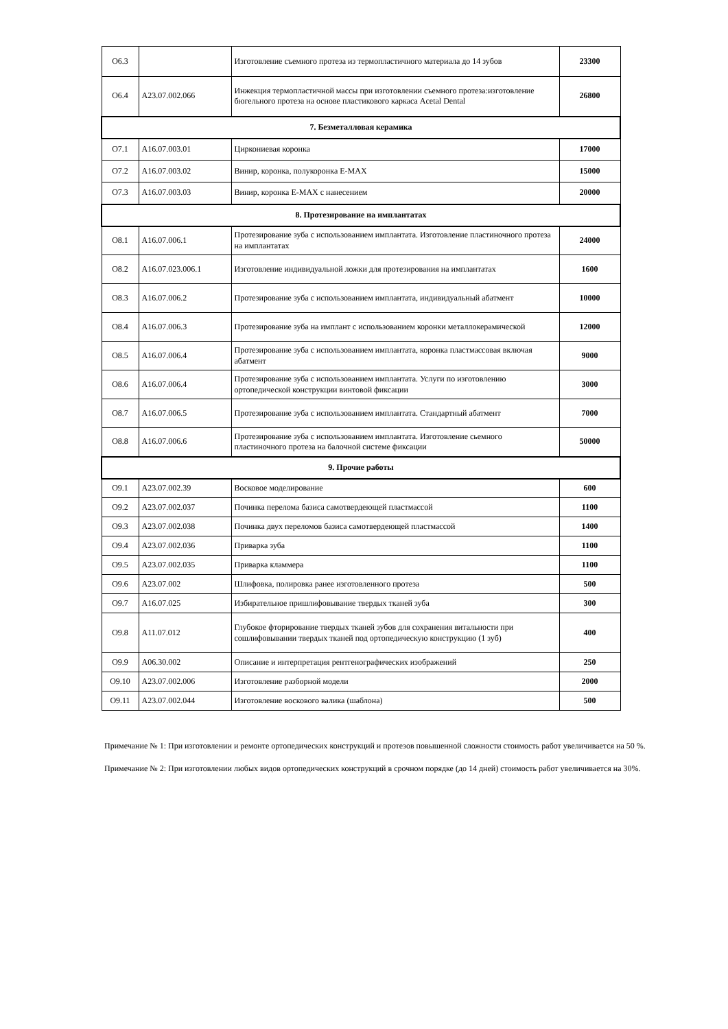| О6.3 | | Изготовление съемного протеза из термопластичного материала до 14 зубов | 23300 |
| О6.4 | A23.07.002.066 | Инжекция термопластичной массы при изготовлении съемного протеза:изготовление бюгельного протеза на основе пластикового каркаса Acetal Dental | 26800 |
| 7. Безметалловая керамика | | | |
| О7.1 | A16.07.003.01 | Циркониевая коронка | 17000 |
| О7.2 | A16.07.003.02 | Винир, коронка, полукоронка E-MAX | 15000 |
| О7.3 | A16.07.003.03 | Винир, коронка E-MAX с нанесением | 20000 |
| 8. Протезирование на имплантатах | | | |
| О8.1 | A16.07.006.1 | Протезирование зуба с использованием имплантата. Изготовление пластиночного протеза на имплантатах | 24000 |
| О8.2 | A16.07.023.006.1 | Изготовление индивидуальной ложки для протезирования на имплантатах | 1600 |
| О8.3 | A16.07.006.2 | Протезирование зуба с использованием имплантата, индивидуальный абатмент | 10000 |
| О8.4 | A16.07.006.3 | Протезирование зуба на имплант с использованием коронки металлокерамической | 12000 |
| О8.5 | A16.07.006.4 | Протезирование зуба с использованием имплантата, коронка пластмассовая включая абатмент | 9000 |
| О8.6 | A16.07.006.4 | Протезирование зуба с использованием имплантата. Услуги по изготовлению ортопедической конструкции винтовой фиксации | 3000 |
| О8.7 | A16.07.006.5 | Протезирование зуба с использованием имплантата. Стандартный абатмент | 7000 |
| О8.8 | A16.07.006.6 | Протезирование зуба с использованием имплантата. Изготовление сьемного пластиночного протеза на балочной системе фиксации | 50000 |
| 9. Прочие работы | | | |
| О9.1 | A23.07.002.39 | Восковое моделирование | 600 |
| О9.2 | A23.07.002.037 | Починка перелома базиса самотвердеющей пластмассой | 1100 |
| О9.3 | A23.07.002.038 | Починка двух переломов базиса самотвердеющей пластмассой | 1400 |
| О9.4 | A23.07.002.036 | Приварка зуба | 1100 |
| О9.5 | A23.07.002.035 | Приварка кламмера | 1100 |
| О9.6 | A23.07.002 | Шлифовка, полировка ранее изготовленного протеза | 500 |
| О9.7 | A16.07.025 | Избирательное пришлифовывание твердых тканей зуба | 300 |
| О9.8 | A11.07.012 | Глубокое фторирование твердых тканей зубов для сохранения витальности при сошлифовывании твердых тканей под ортопедическую конструкцию (1 зуб) | 400 |
| О9.9 | A06.30.002 | Описание и интерпретация рентгенографических изображений | 250 |
| О9.10 | A23.07.002.006 | Изготовление разборной модели | 2000 |
| О9.11 | A23.07.002.044 | Изготовление воскового валика (шаблона) | 500 |
Примечание № 1: При изготовлении и ремонте ортопедических конструкций и протезов повышенной сложности стоимость работ увеличивается на 50 %.
Примечание № 2: При изготовлении любых видов ортопедических конструкций в срочном порядке (до 14 дней) стоимость работ увеличивается на 30%.